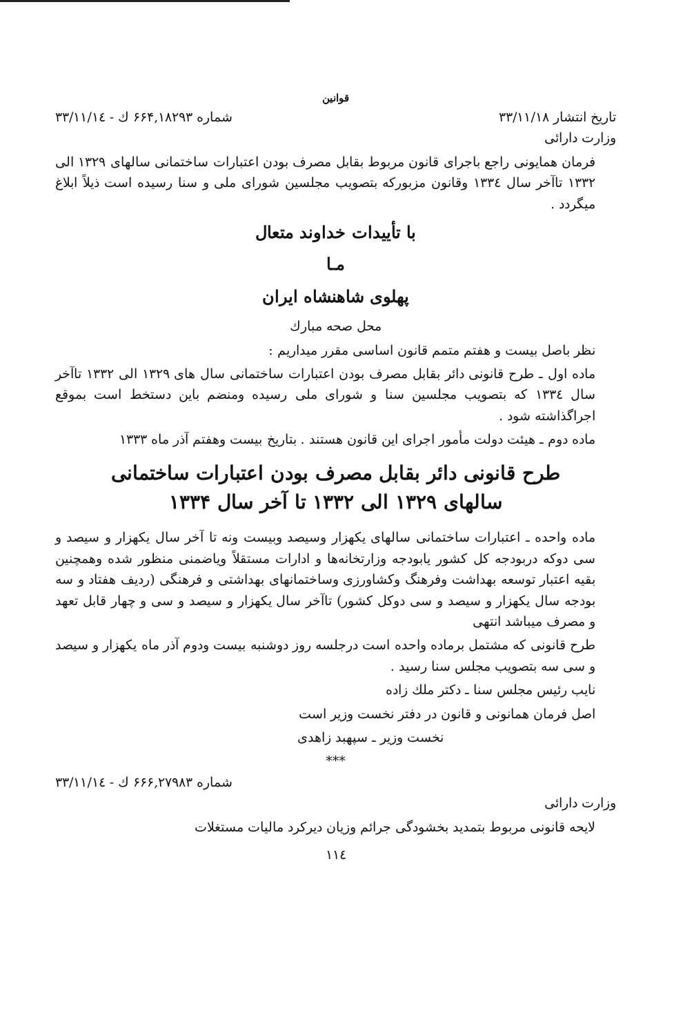قوانین
تاریخ انتشار ۳۳/۱۱/۱۸ شماره ۶۶۴,۱۸۲۹۳ ك - ۳۳/۱۱/۱٤
وزارت دارائی
فرمان همایونی راجع باجرای قانون مربوط بقابل مصرف بودن اعتبارات ساختمانی سالهای ۱۳۲۹ الی ۱۳۳۲ تاآخر سال ۱۳۳٤ وقانون مزبورکه بتصویب مجلسین شورای ملی و سنا رسیده است ذیلاً ابلاغ میگردد .
با تأییدات خداوند متعال
مـا
پهلوی شاهنشاه ایران
محل صحه مبارك
نظر باصل بیست و هفتم متمم قانون اساسی مقرر میداریم :
ماده اول ـ طرح قانونی دائر بقابل مصرف بودن اعتبارات ساختمانی سال های ۱۳۲۹ الی ۱۳۳۲ تاآخر سال ۱۳۳٤ که بتصویب مجلسین سنا و شورای ملی رسیده ومنضم باین دستخط است بموقع اجراگذاشته شود .
ماده دوم ـ هیئت دولت مأمور اجرای این قانون هستند . بتاریخ بیست وهفتم آذر ماه ۱۳۳۳
طرح قانونی دائر بقابل مصرف بودن اعتبارات ساختمانی
سالهای ۱۳۲۹ الی ۱۳۳۲ تا آخر سال ۱۳۳۴
ماده واحده ـ اعتبارات ساختمانی سالهای یکهزار وسیصد وبیست ونه تا آخر سال یکهزار و سیصد و سی دوکه دربودجه کل کشور یابودجه وزارتخانه‌ها و ادارات مستقلاً ویاضمنی منظور شده وهمچنین بقیه اعتبار توسعه بهداشت وفرهنگ وکشاورزی وساختمانهای بهداشتی و فرهنگی (ردیف هفتاد و سه بودجه سال یکهزار و سیصد و سی دوکل کشور) تاآخر سال یکهزار و سیصد و سی و چهار قابل تعهد و مصرف میباشد انتهی
طرح قانونی که مشتمل برماده واحده است درجلسه روز دوشنبه بیست ودوم آذر ماه یکهزار و سیصد و سی سه بتصویب مجلس سنا رسید .
نایب رئیس مجلس سنا ـ دکتر ملك زاده
اصل فرمان همانونی و قانون در دفتر نخست وزیر است
نخست وزیر ـ سپهبد زاهدی
***
شماره ۶۶۶,۲۷۹۸۳ ك - ۳۳/۱۱/۱٤
وزارت دارائی
لایحه قانونی مربوط بتمدید بخشودگی جرائم وزیان دیرکرد مالیات مستغلات
۱۱٤